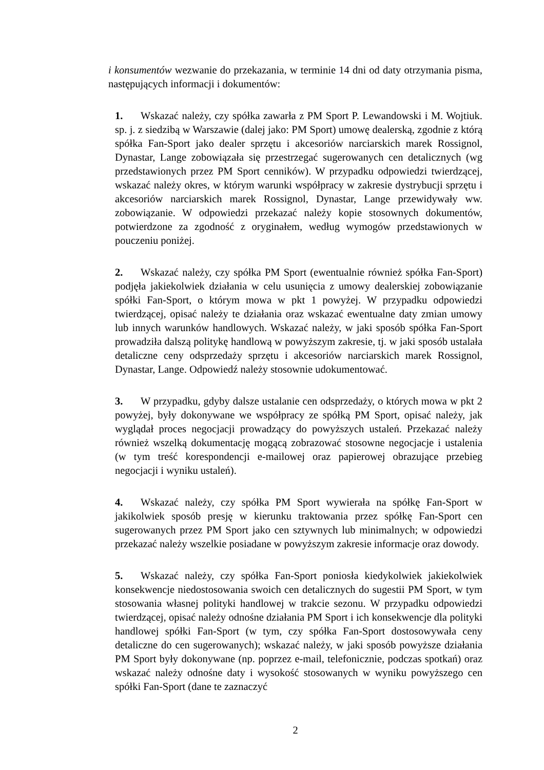i konsumentów wezwanie do przekazania, w terminie 14 dni od daty otrzymania pisma, następujących informacji i dokumentów:
1. Wskazać należy, czy spółka zawarła z PM Sport P. Lewandowski i M. Wojtiuk. sp. j. z siedzibą w Warszawie (dalej jako: PM Sport) umowę dealerską, zgodnie z którą spółka Fan-Sport jako dealer sprzętu i akcesoriów narciarskich marek Rossignol, Dynastar, Lange zobowiązała się przestrzegać sugerowanych cen detalicznych (wg przedstawionych przez PM Sport cenników). W przypadku odpowiedzi twierdzącej, wskazać należy okres, w którym warunki współpracy w zakresie dystrybucji sprzętu i akcesoriów narciarskich marek Rossignol, Dynastar, Lange przewidywały ww. zobowiązanie. W odpowiedzi przekazać należy kopie stosownych dokumentów, potwierdzone za zgodność z oryginałem, według wymogów przedstawionych w pouczeniu poniżej.
2. Wskazać należy, czy spółka PM Sport (ewentualnie również spółka Fan-Sport) podjęła jakiekolwiek działania w celu usunięcia z umowy dealerskiej zobowiązanie spółki Fan-Sport, o którym mowa w pkt 1 powyżej. W przypadku odpowiedzi twierdzącej, opisać należy te działania oraz wskazać ewentualne daty zmian umowy lub innych warunków handlowych. Wskazać należy, w jaki sposób spółka Fan-Sport prowadziła dalszą politykę handlową w powyższym zakresie, tj. w jaki sposób ustalała detaliczne ceny odsprzedaży sprzętu i akcesoriów narciarskich marek Rossignol, Dynastar, Lange. Odpowiedź należy stosownie udokumentować.
3. W przypadku, gdyby dalsze ustalanie cen odsprzedaży, o których mowa w pkt 2 powyżej, były dokonywane we współpracy ze spółką PM Sport, opisać należy, jak wyglądał proces negocjacji prowadzący do powyższych ustaleń. Przekazać należy również wszelką dokumentację mogącą zobrazować stosowne negocjacje i ustalenia (w tym treść korespondencji e-mailowej oraz papierowej obrazujące przebieg negocjacji i wyniku ustaleń).
4. Wskazać należy, czy spółka PM Sport wywierała na spółkę Fan-Sport w jakikolwiek sposób presję w kierunku traktowania przez spółkę Fan-Sport cen sugerowanych przez PM Sport jako cen sztywnych lub minimalnych; w odpowiedzi przekazać należy wszelkie posiadane w powyższym zakresie informacje oraz dowody.
5. Wskazać należy, czy spółka Fan-Sport poniosła kiedykolwiek jakiekolwiek konsekwencje niedostosowania swoich cen detalicznych do sugestii PM Sport, w tym stosowania własnej polityki handlowej w trakcie sezonu. W przypadku odpowiedzi twierdzącej, opisać należy odnośne działania PM Sport i ich konsekwencje dla polityki handlowej spółki Fan-Sport (w tym, czy spółka Fan-Sport dostosowywała ceny detaliczne do cen sugerowanych); wskazać należy, w jaki sposób powyższe działania PM Sport były dokonywane (np. poprzez e-mail, telefonicznie, podczas spotkań) oraz wskazać należy odnośne daty i wysokość stosowanych w wyniku powyższego cen spółki Fan-Sport (dane te zaznaczyć
2